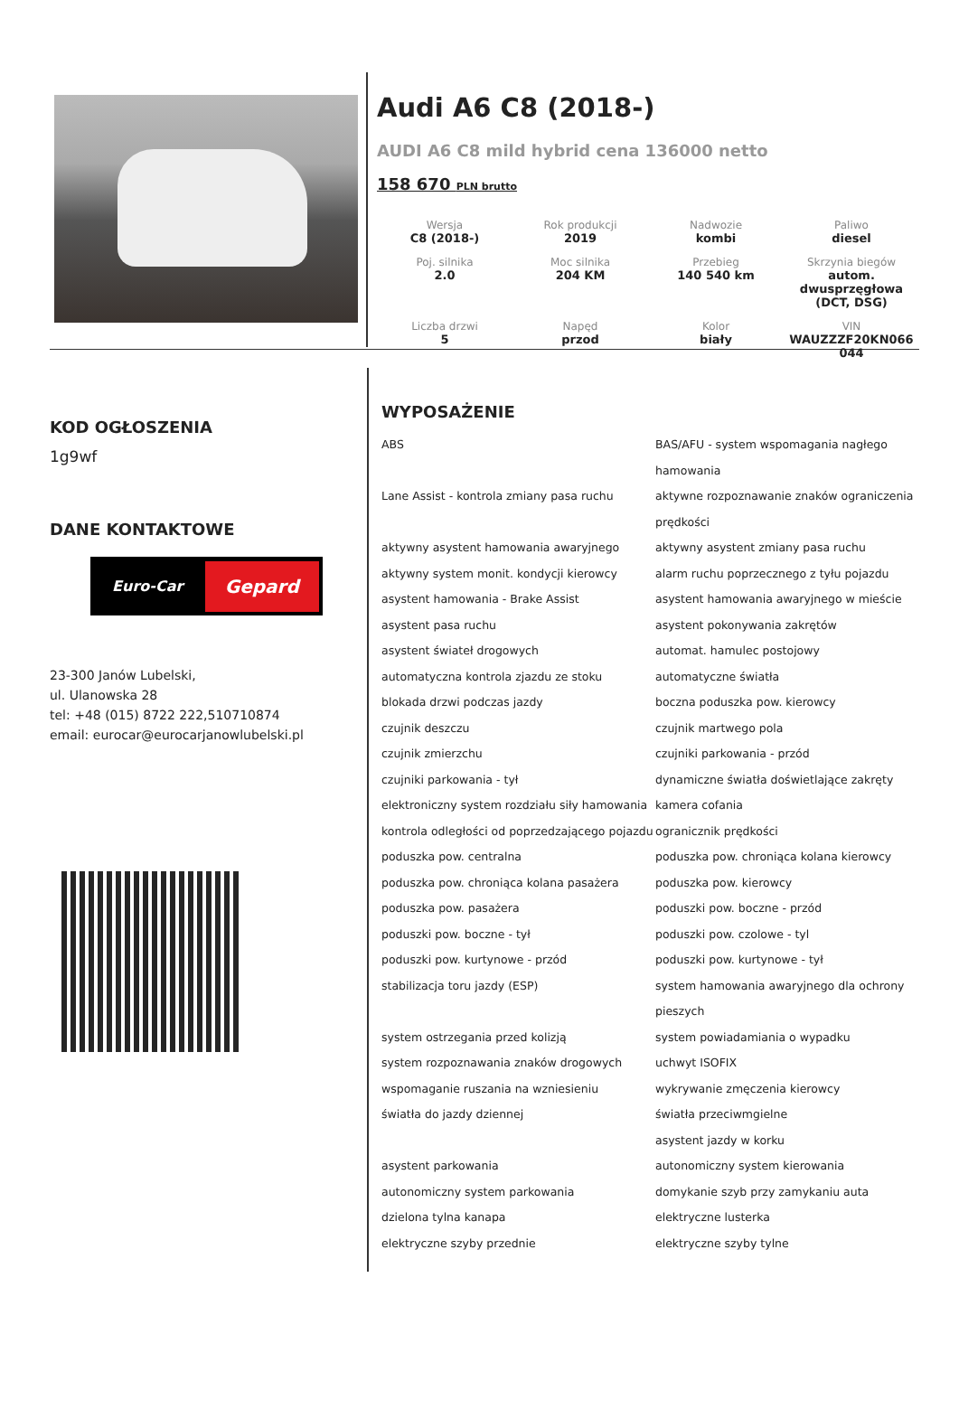Audi A6 C8 (2018-)
AUDI A6 C8 mild hybrid cena 136000 netto
158 670 PLN brutto
| Wersja C8 (2018-) | Rok produkcji 2019 | Nadwozie kombi | Paliwo diesel |
| Poj. silnika 2.0 | Moc silnika 204 KM | Przebieg 140 540 km | Skrzynia biegów autom. dwusprzęgłowa (DCT, DSG) |
| Liczba drzwi 5 | Napęd przod | Kolor biały | VIN WAUZZZF20KN066 044 |
KOD OGŁOSZENIA
1g9wf
DANE KONTAKTOWE
Euro-Car
Gepard
23-300 Janów Lubelski,
ul. Ulanowska 28
tel: +48 (015) 8722 222,510710874
email: eurocar@eurocarjanowlubelski.pl
WYPOSAŻENIE
ABS
BAS/AFU - system wspomagania nagłego hamowania
Lane Assist - kontrola zmiany pasa ruchu
aktywne rozpoznawanie znaków ograniczenia prędkości
aktywny asystent hamowania awaryjnego
aktywny asystent zmiany pasa ruchu
aktywny system monit. kondycji kierowcy
alarm ruchu poprzecznego z tyłu pojazdu
asystent hamowania - Brake Assist
asystent hamowania awaryjnego w mieście
asystent pasa ruchu
asystent pokonywania zakrętów
asystent świateł drogowych
automat. hamulec postojowy
automatyczna kontrola zjazdu ze stoku
automatyczne światła
blokada drzwi podczas jazdy
boczna poduszka pow. kierowcy
czujnik deszczu
czujnik martwego pola
czujnik zmierzchu
czujniki parkowania - przód
czujniki parkowania - tył
dynamiczne światła doświetlające zakręty
elektroniczny system rozdziału siły hamowania
kamera cofania
kontrola odległości od poprzedzającego pojazdu
ogranicznik prędkości
poduszka pow. centralna
poduszka pow. chroniąca kolana kierowcy
poduszka pow. chroniąca kolana pasażera
poduszka pow. kierowcy
poduszka pow. pasażera
poduszki pow. boczne - przód
poduszki pow. boczne - tył
poduszki pow. czolowe - tyl
poduszki pow. kurtynowe - przód
poduszki pow. kurtynowe - tył
stabilizacja toru jazdy (ESP)
system hamowania awaryjnego dla ochrony pieszych
system ostrzegania przed kolizją
system powiadamiania o wypadku
system rozpoznawania znaków drogowych
uchwyt ISOFIX
wspomaganie ruszania na wzniesieniu
wykrywanie zmęczenia kierowcy
światła do jazdy dziennej
światła przeciwmgielne
asystent jazdy w korku
asystent parkowania
autonomiczny system kierowania
autonomiczny system parkowania
domykanie szyb przy zamykaniu auta
dzielona tylna kanapa
elektryczne lusterka
elektryczne szyby przednie
elektryczne szyby tylne